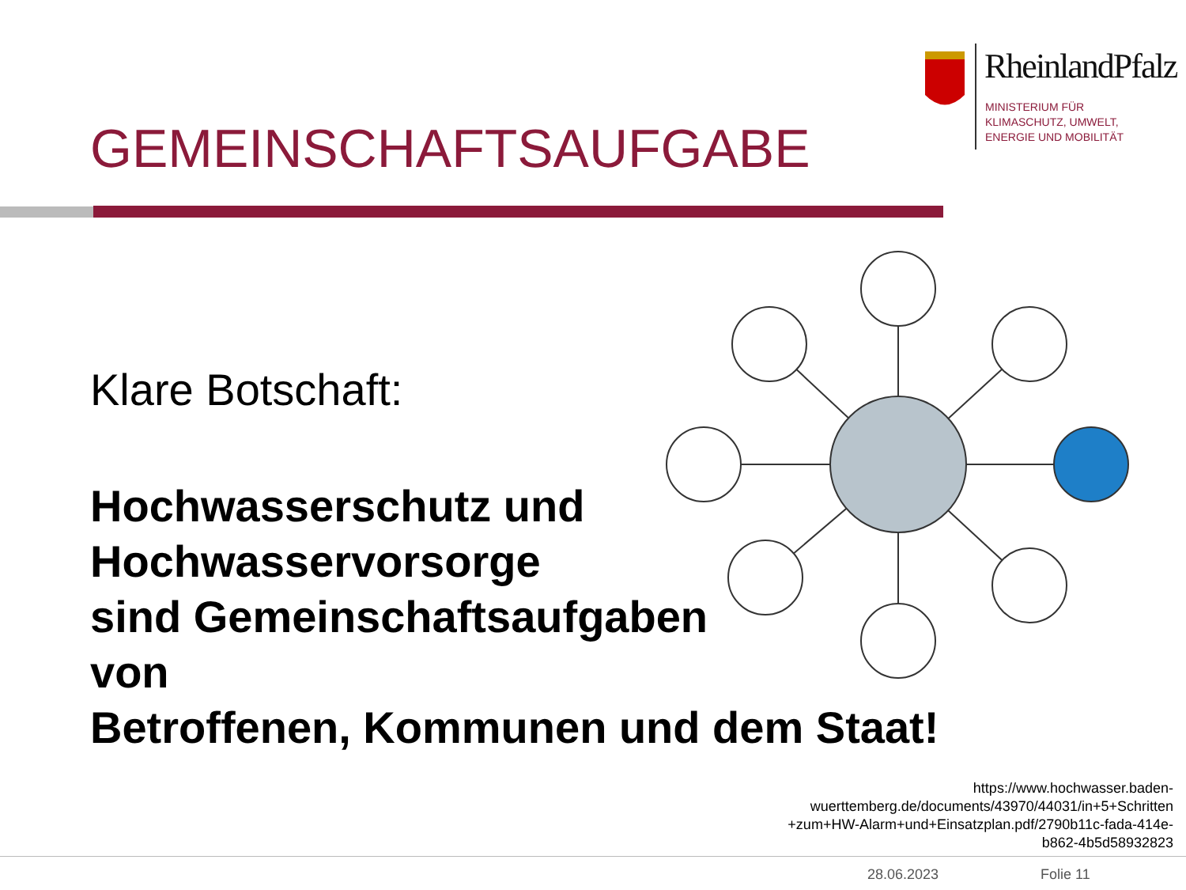RheinlandPfalz
MINISTERIUM FÜR
KLIMASCHUTZ, UMWELT,
ENERGIE UND MOBILITÄT
GEMEINSCHAFTSAUFGABE
Klare Botschaft:
Hochwasserschutz und
Hochwasservorsorge
sind Gemeinschaftsaufgaben
von
Betroffenen, Kommunen und dem Staat!
https://www.hochwasser.baden-
wuerttemberg.de/documents/43970/44031/in+5+Schritten
+zum+HW-Alarm+und+Einsatzplan.pdf/2790b11c-fada-414e-
b862-4b5d58932823
28.06.2023 Folie 11